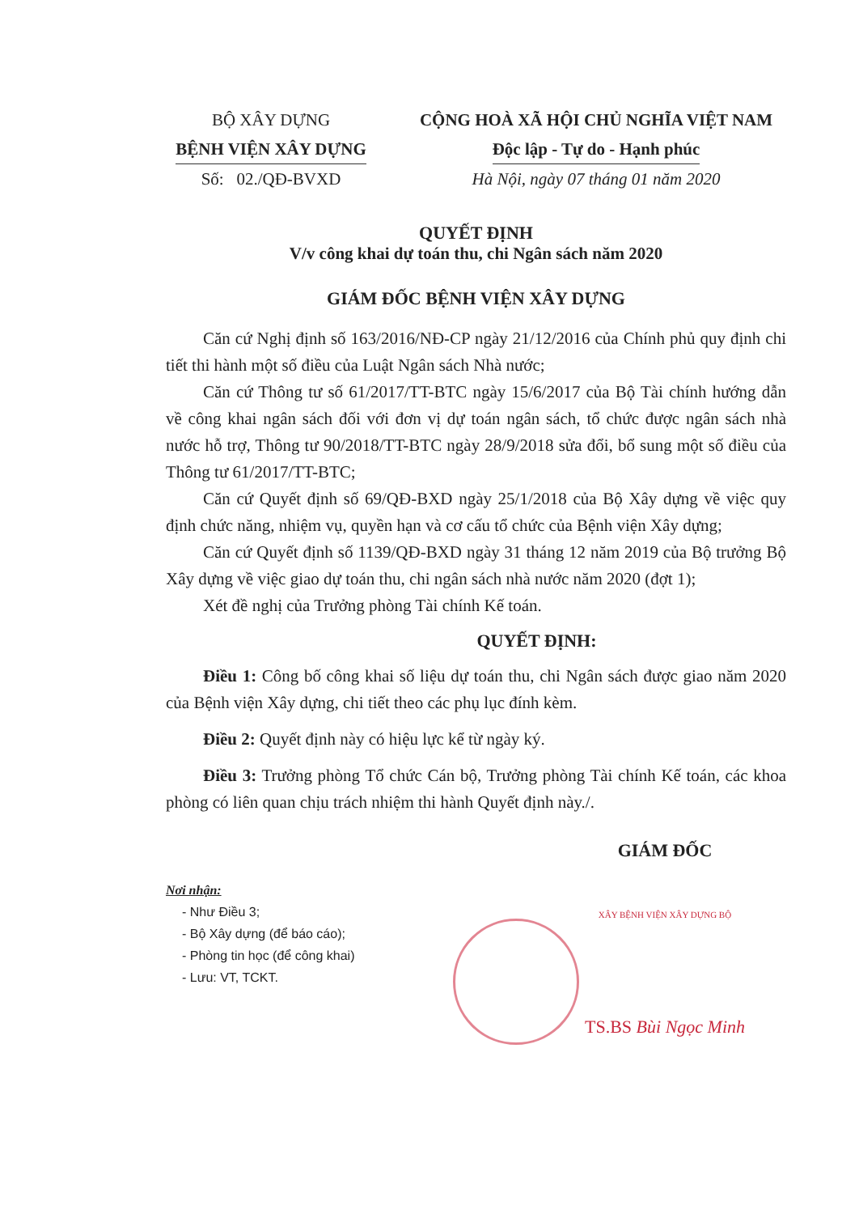BỘ XÂY DỰNG
BỆNH VIỆN XÂY DỰNG
Số: 02./QĐ-BVXD
CỘNG HOÀ XÃ HỘI CHỦ NGHĨA VIỆT NAM
Độc lập - Tự do - Hạnh phúc
Hà Nội, ngày 07 tháng 01 năm 2020
QUYẾT ĐỊNH
V/v công khai dự toán thu, chi Ngân sách năm 2020
GIÁM ĐỐC BỆNH VIỆN XÂY DỰNG
Căn cứ Nghị định số 163/2016/NĐ-CP ngày 21/12/2016 của Chính phủ quy định chi tiết thi hành một số điều của Luật Ngân sách Nhà nước;
Căn cứ Thông tư số 61/2017/TT-BTC ngày 15/6/2017 của Bộ Tài chính hướng dẫn về công khai ngân sách đối với đơn vị dự toán ngân sách, tổ chức được ngân sách nhà nước hỗ trợ, Thông tư 90/2018/TT-BTC ngày 28/9/2018 sửa đổi, bổ sung một số điều của Thông tư 61/2017/TT-BTC;
Căn cứ Quyết định số 69/QĐ-BXD ngày 25/1/2018 của Bộ Xây dựng về việc quy định chức năng, nhiệm vụ, quyền hạn và cơ cấu tổ chức của Bệnh viện Xây dựng;
Căn cứ Quyết định số 1139/QĐ-BXD ngày 31 tháng 12 năm 2019 của Bộ trưởng Bộ Xây dựng về việc giao dự toán thu, chi ngân sách nhà nước năm 2020 (đợt 1);
Xét đề nghị của Trưởng phòng Tài chính Kế toán.
QUYẾT ĐỊNH:
Điều 1: Công bố công khai số liệu dự toán thu, chi Ngân sách được giao năm 2020 của Bệnh viện Xây dựng, chi tiết theo các phụ lục đính kèm.
Điều 2: Quyết định này có hiệu lực kể từ ngày ký.
Điều 3: Trưởng phòng Tổ chức Cán bộ, Trưởng phòng Tài chính Kế toán, các khoa phòng có liên quan chịu trách nhiệm thi hành Quyết định này./.
Nơi nhận:
- Như Điều 3;
- Bộ Xây dựng (để báo cáo);
- Phòng tin học (để công khai)
- Lưu: VT, TCKT.
GIÁM ĐỐC
XÂY BỆNH VIỆN XÂY DỰNG BỘ
TS.BS Bùi Ngọc Minh